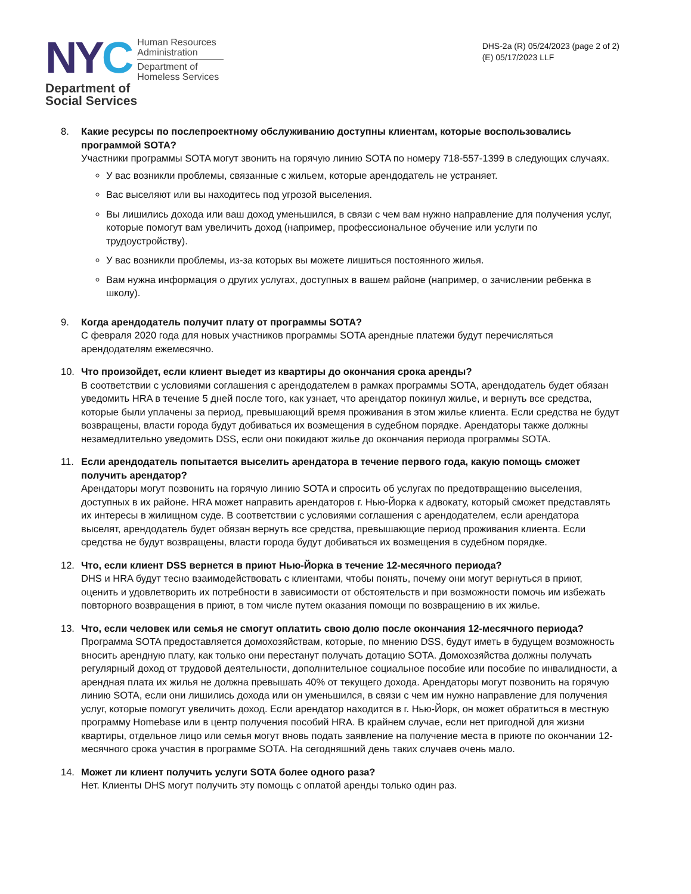NYC
Human Resources
Administration
Department of
Homeless Services
Department of
Social Services
DHS-2a (R) 05/24/2023 (page 2 of 2)
(E) 05/17/2023 LLF
8. Какие ресурсы по послепроектному обслуживанию доступны клиентам, которые воспользовались программой SOTA?
Участники программы SOTA могут звонить на горячую линию SOTA по номеру 718-557-1399 в следующих случаях.
У вас возникли проблемы, связанные с жильем, которые арендодатель не устраняет.
Вас выселяют или вы находитесь под угрозой выселения.
Вы лишились дохода или ваш доход уменьшился, в связи с чем вам нужно направление для получения услуг, которые помогут вам увеличить доход (например, профессиональное обучение или услуги по трудоустройству).
У вас возникли проблемы, из-за которых вы можете лишиться постоянного жилья.
Вам нужна информация о других услугах, доступных в вашем районе (например, о зачислении ребенка в школу).
9. Когда арендодатель получит плату от программы SOTA?
С февраля 2020 года для новых участников программы SOTA арендные платежи будут перечисляться арендодателям ежемесячно.
10. Что произойдет, если клиент выедет из квартиры до окончания срока аренды?
В соответствии с условиями соглашения с арендодателем в рамках программы SOTA, арендодатель будет обязан уведомить HRA в течение 5 дней после того, как узнает, что арендатор покинул жилье, и вернуть все средства, которые были уплачены за период, превышающий время проживания в этом жилье клиента. Если средства не будут возвращены, власти города будут добиваться их возмещения в судебном порядке. Арендаторы также должны незамедлительно уведомить DSS, если они покидают жилье до окончания периода программы SOTA.
11. Если арендодатель попытается выселить арендатора в течение первого года, какую помощь сможет получить арендатор?
Арендаторы могут позвонить на горячую линию SOTA и спросить об услугах по предотвращению выселения, доступных в их районе. HRA может направить арендаторов г. Нью-Йорка к адвокату, который сможет представлять их интересы в жилищном суде. В соответствии с условиями соглашения с арендодателем, если арендатора выселят, арендодатель будет обязан вернуть все средства, превышающие период проживания клиента. Если средства не будут возвращены, власти города будут добиваться их возмещения в судебном порядке.
12. Что, если клиент DSS вернется в приют Нью-Йорка в течение 12-месячного периода?
DHS и HRA будут тесно взаимодействовать с клиентами, чтобы понять, почему они могут вернуться в приют, оценить и удовлетворить их потребности в зависимости от обстоятельств и при возможности помочь им избежать повторного возвращения в приют, в том числе путем оказания помощи по возвращению в их жилье.
13. Что, если человек или семья не смогут оплатить свою долю после окончания 12-месячного периода?
Программа SOTA предоставляется домохозяйствам, которые, по мнению DSS, будут иметь в будущем возможность вносить арендную плату, как только они перестанут получать дотацию SOTA. Домохозяйства должны получать регулярный доход от трудовой деятельности, дополнительное социальное пособие или пособие по инвалидности, а арендная плата их жилья не должна превышать 40% от текущего дохода. Арендаторы могут позвонить на горячую линию SOTA, если они лишились дохода или он уменьшился, в связи с чем им нужно направление для получения услуг, которые помогут увеличить доход. Если арендатор находится в г. Нью-Йорк, он может обратиться в местную программу Homebase или в центр получения пособий HRA. В крайнем случае, если нет пригодной для жизни квартиры, отдельное лицо или семья могут вновь подать заявление на получение места в приюте по окончании 12-месячного срока участия в программе SOTA. На сегодняшний день таких случаев очень мало.
14. Может ли клиент получить услуги SOTA более одного раза?
Нет. Клиенты DHS могут получить эту помощь с оплатой аренды только один раз.